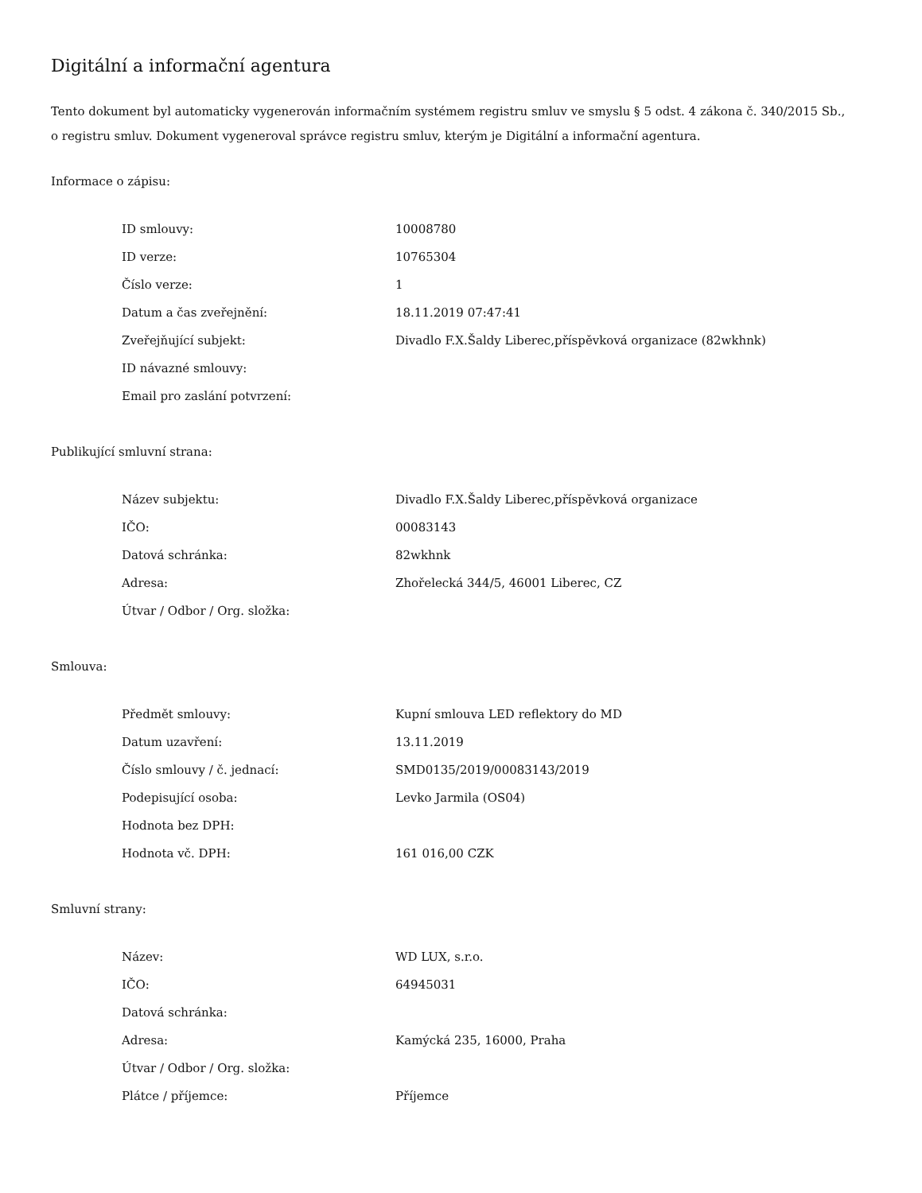Digitální a informační agentura
Tento dokument byl automaticky vygenerován informačním systémem registru smluv ve smyslu § 5 odst. 4 zákona č. 340/2015 Sb., o registru smluv. Dokument vygeneroval správce registru smluv, kterým je Digitální a informační agentura.
Informace o zápisu:
| ID smlouvy: | 10008780 |
| ID verze: | 10765304 |
| Číslo verze: | 1 |
| Datum a čas zveřejnění: | 18.11.2019 07:47:41 |
| Zveřejňující subjekt: | Divadlo F.X.Šaldy Liberec,příspěvková organizace (82wkhnk) |
| ID návazné smlouvy: | |
| Email pro zaslání potvrzení: | |
Publikující smluvní strana:
| Název subjektu: | Divadlo F.X.Šaldy Liberec,příspěvková organizace |
| IČO: | 00083143 |
| Datová schránka: | 82wkhnk |
| Adresa: | Zhořelecká 344/5, 46001 Liberec, CZ |
| Útvar / Odbor / Org. složka: | |
Smlouva:
| Předmět smlouvy: | Kupní smlouva LED reflektory do MD |
| Datum uzavření: | 13.11.2019 |
| Číslo smlouvy / č. jednací: | SMD0135/2019/00083143/2019 |
| Podepisující osoba: | Levko Jarmila (OS04) |
| Hodnota bez DPH: | |
| Hodnota vč. DPH: | 161 016,00 CZK |
Smluvní strany:
| Název: | WD LUX, s.r.o. |
| IČO: | 64945031 |
| Datová schránka: | |
| Adresa: | Kamýcká 235, 16000, Praha |
| Útvar / Odbor / Org. složka: | |
| Plátce / příjemce: | Příjemce |